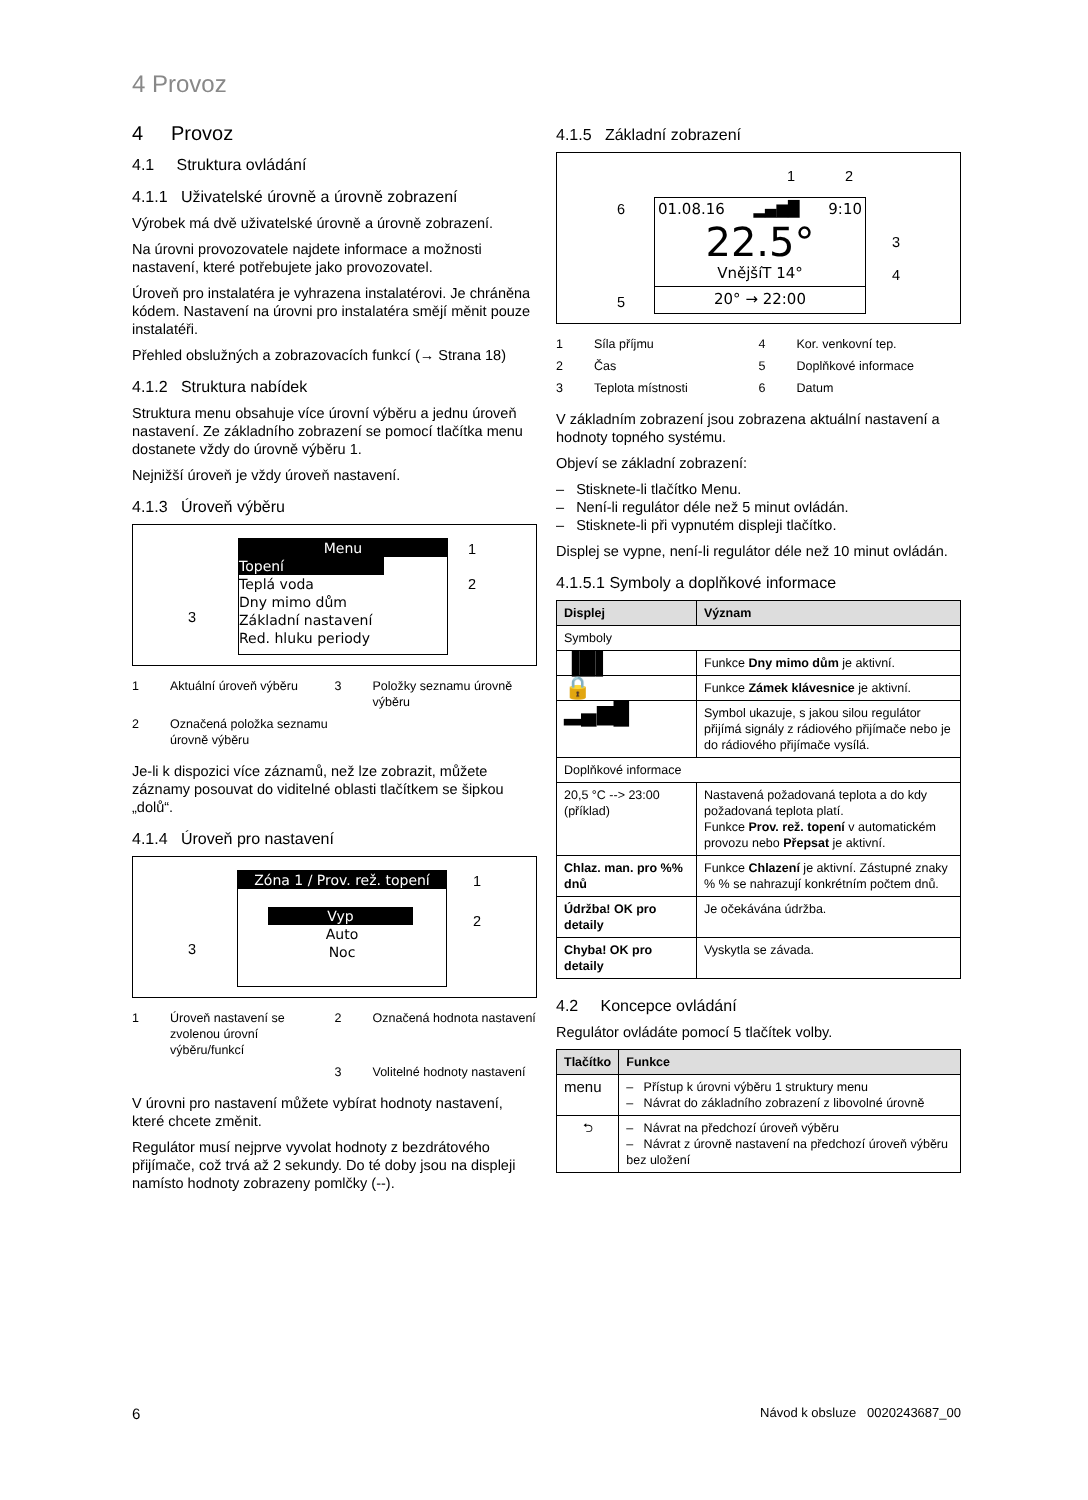4 Provoz
4 Provoz
4.1 Struktura ovládání
4.1.1 Uživatelské úrovně a úrovně zobrazení
Výrobek má dvě uživatelské úrovně a úrovně zobrazení.
Na úrovni provozovatele najdete informace a možnosti nastavení, které potřebujete jako provozovatel.
Úroveň pro instalatéra je vyhrazena instalatérovi. Je chráněna kódem. Nastavení na úrovni pro instalatéra smějí měnit pouze instalatéři.
Přehled obslužných a zobrazovacích funkcí (→ Strana 18)
4.1.2 Struktura nabídek
Struktura menu obsahuje více úrovní výběru a jednu úroveň nastavení. Ze základního zobrazení se pomocí tlačítka menu dostanete vždy do úrovně výběru 1.
Nejnižší úroveň je vždy úroveň nastavení.
4.1.3 Úroveň výběru
Menu
Topení
Teplá voda
Dny mimo dům
Základní nastavení
Red. hluku periody
1
2
3
1 Aktuální úroveň výběru 3 Položky seznamu úrovně výběru 2 Označená položka seznamu úrovně výběru
Je-li k dispozici více záznamů, než lze zobrazit, můžete záznamy posouvat do viditelné oblasti tlačítkem se šipkou „dolů“.
4.1.4 Úroveň pro nastavení
Zóna 1 / Prov. rež. topení
Vyp
Auto
Noc
1
2
3
1 Úroveň nastavení se zvolenou úrovní výběru/funkcí 2 Označená hodnota nastavení
3 Volitelné hodnoty nastavení
V úrovni pro nastavení můžete vybírat hodnoty nastavení, které chcete změnit.
Regulátor musí nejprve vyvolat hodnoty z bezdrátového přijímače, což trvá až 2 sekundy. Do té doby jsou na displeji namísto hodnoty zobrazeny pomlčky (--).
4.1.5 Základní zobrazení
01.08.16 ▂▄▆█ 9:10
22.5°
VnějšíT 14°
20° → 22:00
1 2
3
4
5
6
1 Síla příjmu 4 Kor. venkovní tep. 2 Čas 5 Doplňkové informace 3 Teplota místnosti 6 Datum
V základním zobrazení jsou zobrazena aktuální nastavení a hodnoty topného systému.
Objeví se základní zobrazení:
– Stisknete-li tlačítko Menu.
– Není-li regulátor déle než 5 minut ovládán.
– Stisknete-li při vypnutém displeji tlačítko.
Displej se vypne, není-li regulátor déle než 10 minut ovládán.
4.1.5.1 Symboly a doplňkové informace
| Displej | Význam |
| --- | --- |
| Symboly | |
| ▐█▌ | Funkce Dny mimo dům je aktivní. |
| 🔒 | Funkce Zámek klávesnice je aktivní. |
| ▂▄▆█ | Symbol ukazuje, s jakou silou regulátor přijímá signály z rádiového přijímače nebo je do rádiového přijímače vysílá. |
| Doplňkové informace | |
| 20,5 °C --> 23:00 (příklad) | Nastavená požadovaná teplota a do kdy požadovaná teplota platí. Funkce Prov. rež. topení v automatickém provozu nebo Přepsat je aktivní. |
| Chlaz. man. pro %% dnů | Funkce Chlazení je aktivní. Zástupné znaky % % se nahrazují konkrétním počtem dnů. |
| Údržba! OK pro detaily | Je očekávána údržba. |
| Chyba! OK pro detaily | Vyskytla se závada. |
4.2 Koncepce ovládání
Regulátor ovládáte pomocí 5 tlačítek volby.
| Tlačítko | Funkce |
| --- | --- |
| menu | – Přístup k úrovni výběru 1 struktury menu – Návrat do základního zobrazení z libovolné úrovně |
| ⮌ | – Návrat na předchozí úroveň výběru – Návrat z úrovně nastavení na předchozí úroveň výběru bez uložení |
6
Návod k obsluze 0020243687_00